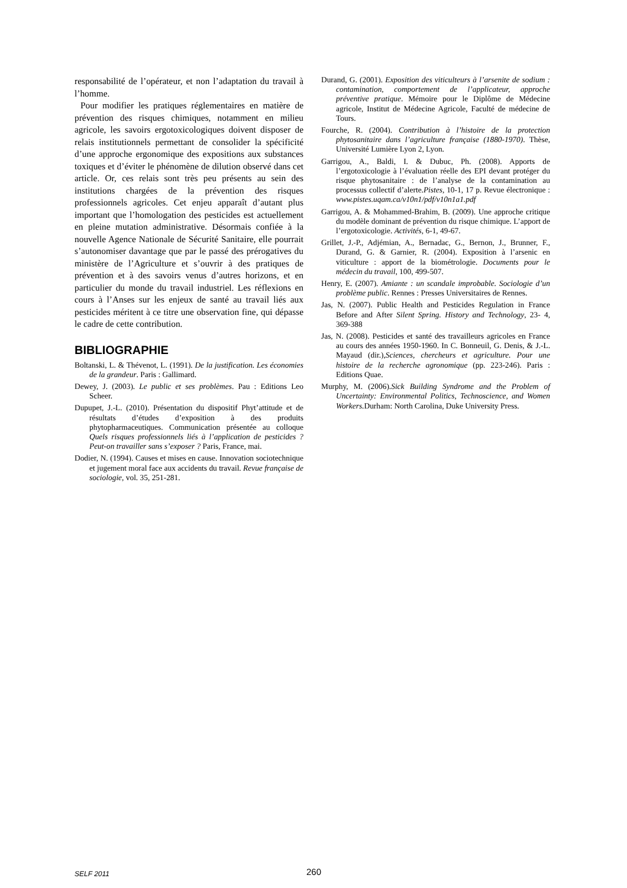responsabilité de l’opérateur, et non l’adaptation du travail à l’homme.
Pour modifier les pratiques réglementaires en matière de prévention des risques chimiques, notamment en milieu agricole, les savoirs ergotoxicologiques doivent disposer de relais institutionnels permettant de consolider la spécificité d’une approche ergonomique des expositions aux substances toxiques et d’éviter le phénomène de dilution observé dans cet article. Or, ces relais sont très peu présents au sein des institutions chargées de la prévention des risques professionnels agricoles. Cet enjeu apparaît d’autant plus important que l’homologation des pesticides est actuellement en pleine mutation administrative. Désormais confiée à la nouvelle Agence Nationale de Sécurité Sanitaire, elle pourrait s’autonomiser davantage que par le passé des prérogatives du ministère de l’Agriculture et s’ouvrir à des pratiques de prévention et à des savoirs venus d’autres horizons, et en particulier du monde du travail industriel. Les réflexions en cours à l’Anses sur les enjeux de santé au travail liés aux pesticides méritent à ce titre une observation fine, qui dépasse le cadre de cette contribution.
BIBLIOGRAPHIE
Boltanski, L. & Thévenot, L. (1991). De la justification. Les économies de la grandeur. Paris : Gallimard.
Dewey, J. (2003). Le public et ses problèmes. Pau : Editions Leo Scheer.
Dupupet, J.-L. (2010). Présentation du dispositif Phyt’attitude et de résultats d’études d’exposition à des produits phytopharmaceutiques. Communication présentée au colloque Quels risques professionnels liés à l’application de pesticides ? Peut-on travailler sans s’exposer ? Paris, France, mai.
Dodier, N. (1994). Causes et mises en cause. Innovation sociotechnique et jugement moral face aux accidents du travail. Revue française de sociologie, vol. 35, 251-281.
Durand, G. (2001). Exposition des viticulteurs à l’arsenite de sodium : contamination, comportement de l’applicateur, approche préventive pratique. Mémoire pour le Diplôme de Médecine agricole, Institut de Médecine Agricole, Faculté de médecine de Tours.
Fourche, R. (2004). Contribution à l’histoire de la protection phytosanitaire dans l’agriculture française (1880-1970). Thèse, Université Lumière Lyon 2, Lyon.
Garrigou, A., Baldi, I. & Dubuc, Ph. (2008). Apports de l’ergotoxicologie à l’évaluation réelle des EPI devant protéger du risque phytosanitaire : de l’analyse de la contamination au processus collectif d’alerte.Pistes, 10-1, 17 p. Revue électronique : www.pistes.uqam.ca/v10n1/pdf/v10n1a1.pdf
Garrigou, A. & Mohammed-Brahim, B. (2009). Une approche critique du modèle dominant de prévention du risque chimique. L’apport de l’ergotoxicologie. Activités, 6-1, 49-67.
Grillet, J.-P., Adjémian, A., Bernadac, G., Bernon, J., Brunner, F., Durand, G. & Garnier, R. (2004). Exposition à l’arsenic en viticulture : apport de la biométrologie. Documents pour le médecin du travail, 100, 499-507.
Henry, E. (2007). Amiante : un scandale improbable. Sociologie d’un problème public. Rennes : Presses Universitaires de Rennes.
Jas, N. (2007). Public Health and Pesticides Regulation in France Before and After Silent Spring. History and Technology, 23- 4, 369-388
Jas, N. (2008). Pesticides et santé des travailleurs agricoles en France au cours des années 1950-1960. In C. Bonneuil, G. Denis, & J.-L. Mayaud (dir.),Sciences, chercheurs et agriculture. Pour une histoire de la recherche agronomique (pp. 223-246). Paris : Editions Quae.
Murphy, M. (2006).Sick Building Syndrome and the Problem of Uncertainty: Environmental Politics, Technoscience, and Women Workers. Durham: North Carolina, Duke University Press.
SELF 2011 260